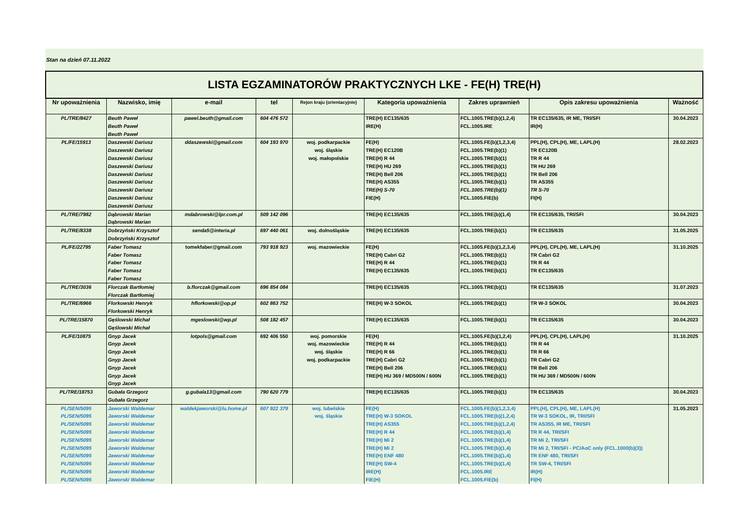Stan na dzień 07.11.2022
| LISTA EGZAMINATORÓW PRAKTYCZNYCH LKE - FE(H) TRE(H) | | | | | | | | |
| Nr upoważnienia | Nazwisko, imię | e-mail | tel | Rejon kraju (orientacyjnie) | Kategoria upoważnienia | Zakres uprawnień | Opis zakresu upoważnienia | Ważność |
| PL/TRE/8427 | Beuth Paweł Beuth Paweł Beuth Paweł | pawel.beuth@gmail.com | 604 476 572 | | TRE(H) EC135/635 IRE(H) | FCL.1005.TRE(b)(1,2,4) FCL.1005.IRE | TR EC135/635, IR ME, TRI/SFI IR(H) | 30.04.2023 |
| PL/FE/15913 | Daszewski Dariusz Daszewski Dariusz Daszewski Dariusz Daszewski Dariusz Daszewski Dariusz Daszewski Dariusz Daszewski Dariusz Daszewski Dariusz Daszewski Dariusz | ddaszewski@gmail.com | 604 193 970 | woj. podkarpackie woj. śląskie woj. małopolskie | FE(H) TRE(H) EC120B TRE(H) R 44 TRE(H) HU 269 TRE(H) Bell 206 TRE(H) AS355 TRE(H) S-70 FIE(H) | FCL.1005.FE(b)(1,2,3,4) FCL.1005.TRE(b)(1) FCL.1005.TRE(b)(1) FCL.1005.TRE(b)(1) FCL.1005.TRE(b)(1) FCL.1005.TRE(b)(1) FCL.1005.TRE(b)(1) FCL.1005.FIE(b) | PPL(H), CPL(H), ME, LAPL(H) TR EC120B TR R 44 TR HU 269 TR Bell 206 TR AS355 TR S-70 FI(H) | 28.02.2023 |
| PL/TRE/7982 | Dąbrowski Marian Dąbrowski Marian | mdabrowski@lpr.com.pl | 509 142 096 | | TRE(H) EC135/635 | FCL.1005.TRE(b)(1,4) | TR EC135/635, TRI/SFI | 30.04.2023 |
| PL/TRE/8338 | Dobrzyński Krzysztof Dobrzyński Krzysztof | senda5@interia.pl | 697 440 061 | woj. dolnośląskie | TRE(H) EC135/635 | FCL.1005.TRE(b)(1) | TR EC135/635 | 31.05.2025 |
| PL/FE/22795 | Faber Tomasz Faber Tomasz Faber Tomasz Faber Tomasz Faber Tomasz | tomekfaber@gmail.com | 793 918 923 | woj. mazowieckie | FE(H) TRE(H) Cabri G2 TRE(H) R 44 TRE(H) EC135/635 | FCL.1005.FE(b)(1,2,3,4) FCL.1005.TRE(b)(1) FCL.1005.TRE(b)(1) FCL.1005.TRE(b)(1) | PPL(H), CPL(H), ME, LAPL(H) TR Cabri G2 TR R 44 TR EC135/635 | 31.10.2025 |
| PL/TRE/3036 | Florczak Bartłomiej Florczak Bartłomiej | b.florczak@gmail.com | 696 854 084 | | TRE(H) EC135/635 | FCL.1005.TRE(b)(1) | TR EC135/635 | 31.07.2023 |
| PL/TRE/6966 | Florkowski Henryk Florkowski Henryk | hflorkowski@op.pl | 602 863 752 | | TRE(H) W-3 SOKOL | FCL.1005.TRE(b)(1) | TR W-3 SOKOL | 30.04.2023 |
| PL/TRE/15870 | Gęślowski Michał Gęślowski Michał | mgeslowski@wp.pl | 508 182 457 | | TRE(H) EC135/635 | FCL.1005.TRE(b)(1) | TR EC135/635 | 30.04.2023 |
| PL/FE/10875 | Gnyp Jacek Gnyp Jacek Gnyp Jacek Gnyp Jacek Gnyp Jacek Gnyp Jacek Gnyp Jacek | lotpols@gmail.com | 692 406 550 | woj. pomorskie woj. mazowieckie woj. śląskie woj. podkarpackie | FE(H) TRE(H) R 44 TRE(H) R 66 TRE(H) Cabri G2 TRE(H) Bell 206 TRE(H) HU 369 / MD500N / 600N | FCL.1005.FE(b)(1,2,4) FCL.1005.TRE(b)(1) FCL.1005.TRE(b)(1) FCL.1005.TRE(b)(1) FCL.1005.TRE(b)(1) FCL.1005.TRE(b)(1) | PPL(H), CPL(H), LAPL(H) TR R 44 TR R 66 TR Cabri G2 TR Bell 206 TR HU 369 / MD500N / 600N | 31.10.2025 |
| PL/TRE/18753 | Gubała Grzegorz Gubała Grzegorz | g.gubala13@gmail.com | 790 620 779 | | TRE(H) EC135/635 | FCL.1005.TRE(b)(1) | TR EC135/635 | 30.04.2023 |
| PL/SEN/5095 PL/SEN/5095 PL/SEN/5095 PL/SEN/5095 PL/SEN/5095 PL/SEN/5095 PL/SEN/5095 PL/SEN/5095 PL/SEN/5095 PL/SEN/5095 | Jaworski Waldemar Jaworski Waldemar Jaworski Waldemar Jaworski Waldemar Jaworski Waldemar Jaworski Waldemar Jaworski Waldemar Jaworski Waldemar Jaworski Waldemar Jaworski Waldemar | waldekjaworski@lu.home.pl | 607 922 379 | woj. lubelskie woj. śląskie | FE(H) TRE(H) W-3 SOKOL TRE(H) AS355 TRE(H) R 44 TRE(H) Mi 2 TRE(H) Mi 2 TRE(H) ENF 480 TRE(H) SW-4 IRE(H) FIE(H) | FCL.1005.FE(b)(1,2,3,4) FCL.1005.TRE(b)(1,2,4) FCL.1005.TRE(b)(1,2,4) FCL.1005.TRE(b)(1,4) FCL.1005.TRE(b)(1,4) FCL.1005.TRE(b)(1,4) FCL.1005.TRE(b)(1,4) FCL.1005.TRE(b)(1,4) FCL.1005.IRE FCL.1005.FIE(b) | PPL(H), CPL(H), ME, LAPL(H) TR W-3 SOKOL, IR, TRI/SFI TR AS355, IR ME, TRI/SFI TR R 44, TRI/SFI TR Mi 2, TRI/SFI TR Mi 2, TRI/SFI - PC/AoC only (FCL.1000(b)(3)) TR ENF 480, TRI/SFI TR SW-4, TRI/SFI IR(H) FI(H) | 31.05.2023 |